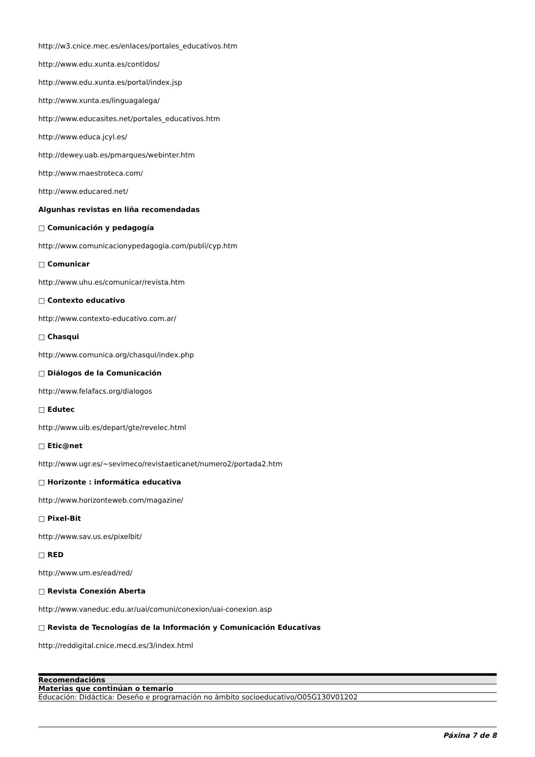http://w3.cnice.mec.es/enlaces/portales_educativos.htm
http://www.edu.xunta.es/contidos/
http://www.edu.xunta.es/portal/index.jsp
http://www.xunta.es/linguagalega/
http://www.educasites.net/portales_educativos.htm
http://www.educa.jcyl.es/
http://dewey.uab.es/pmarques/webinter.htm
http://www.maestroteca.com/
http://www.educared.net/
Algunhas revistas en liña recomendadas
□ Comunicación y pedagogía
http://www.comunicacionypedagogia.com/publi/cyp.htm
□ Comunicar
http://www.uhu.es/comunicar/revista.htm
□ Contexto educativo
http://www.contexto-educativo.com.ar/
□ Chasqui
http://www.comunica.org/chasqui/index.php
□ Diálogos de la Comunicación
http://www.felafacs.org/dialogos
□ Edutec
http://www.uib.es/depart/gte/revelec.html
□ Etic@net
http://www.ugr.es/~sevimeco/revistaeticanet/numero2/portada2.htm
□ Horizonte : informática educativa
http://www.horizonteweb.com/magazine/
□ Pixel-Bit
http://www.sav.us.es/pixelbit/
□ RED
http://www.um.es/ead/red/
□ Revista Conexión Aberta
http://www.vaneduc.edu.ar/uai/comuni/conexion/uai-conexion.asp
□ Revista de Tecnologías de la Información y Comunicación Educativas
http://reddigital.cnice.mecd.es/3/index.html
| Recomendacións |
| --- |
| Materias que continúan o temario |
| Educación: Didáctica: Deseño e programación no ámbito socioeducativo/O05G130V01202 |
Páxina 7 de 8